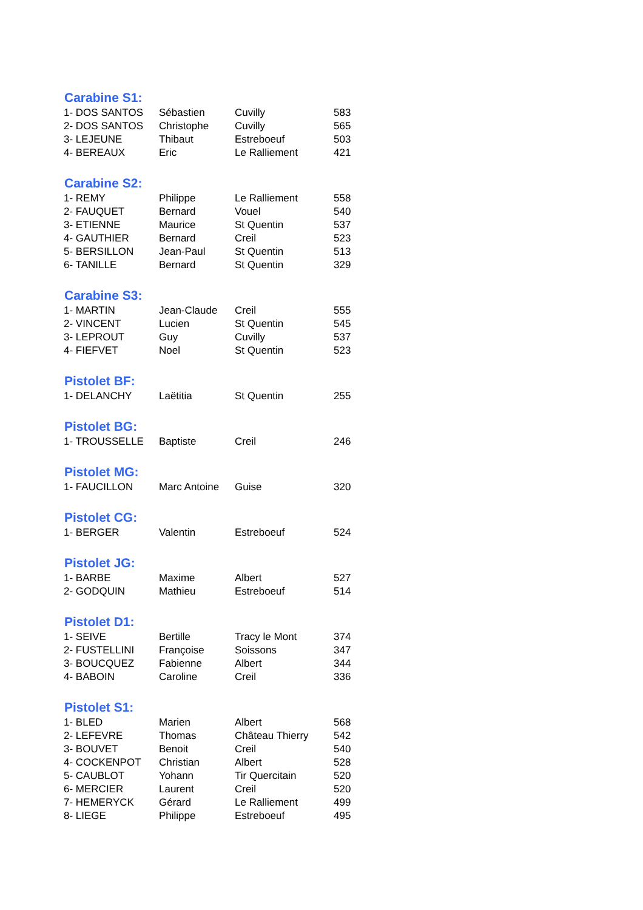| Carabine S1: | | | |
| --- | --- | --- | --- |
| 1- DOS SANTOS | Sébastien | Cuvilly | 583 |
| 2- DOS SANTOS | Christophe | Cuvilly | 565 |
| 3- LEJEUNE | Thibaut | Estreboeuf | 503 |
| 4- BEREAUX | Eric | Le Ralliement | 421 |
| Carabine S2: | | | |
| 1- REMY | Philippe | Le Ralliement | 558 |
| 2- FAUQUET | Bernard | Vouel | 540 |
| 3- ETIENNE | Maurice | St Quentin | 537 |
| 4- GAUTHIER | Bernard | Creil | 523 |
| 5- BERSILLON | Jean-Paul | St Quentin | 513 |
| 6- TANILLE | Bernard | St Quentin | 329 |
| Carabine S3: | | | |
| 1- MARTIN | Jean-Claude | Creil | 555 |
| 2- VINCENT | Lucien | St Quentin | 545 |
| 3- LEPROUT | Guy | Cuvilly | 537 |
| 4- FIEFVET | Noel | St Quentin | 523 |
| Pistolet BF: | | | |
| 1- DELANCHY | Laëtitia | St Quentin | 255 |
| Pistolet BG: | | | |
| 1- TROUSSELLE | Baptiste | Creil | 246 |
| Pistolet MG: | | | |
| 1- FAUCILLON | Marc Antoine | Guise | 320 |
| Pistolet CG: | | | |
| 1- BERGER | Valentin | Estreboeuf | 524 |
| Pistolet JG: | | | |
| 1- BARBE | Maxime | Albert | 527 |
| 2- GODQUIN | Mathieu | Estreboeuf | 514 |
| Pistolet D1: | | | |
| 1- SEIVE | Bertille | Tracy le Mont | 374 |
| 2- FUSTELLINI | Françoise | Soissons | 347 |
| 3- BOUCQUEZ | Fabienne | Albert | 344 |
| 4- BABOIN | Caroline | Creil | 336 |
| Pistolet S1: | | | |
| 1- BLED | Marien | Albert | 568 |
| 2- LEFEVRE | Thomas | Château Thierry | 542 |
| 3- BOUVET | Benoit | Creil | 540 |
| 4- COCKENPOT | Christian | Albert | 528 |
| 5- CAUBLOT | Yohann | Tir Quercitain | 520 |
| 6- MERCIER | Laurent | Creil | 520 |
| 7- HEMERYCK | Gérard | Le Ralliement | 499 |
| 8- LIEGE | Philippe | Estreboeuf | 495 |